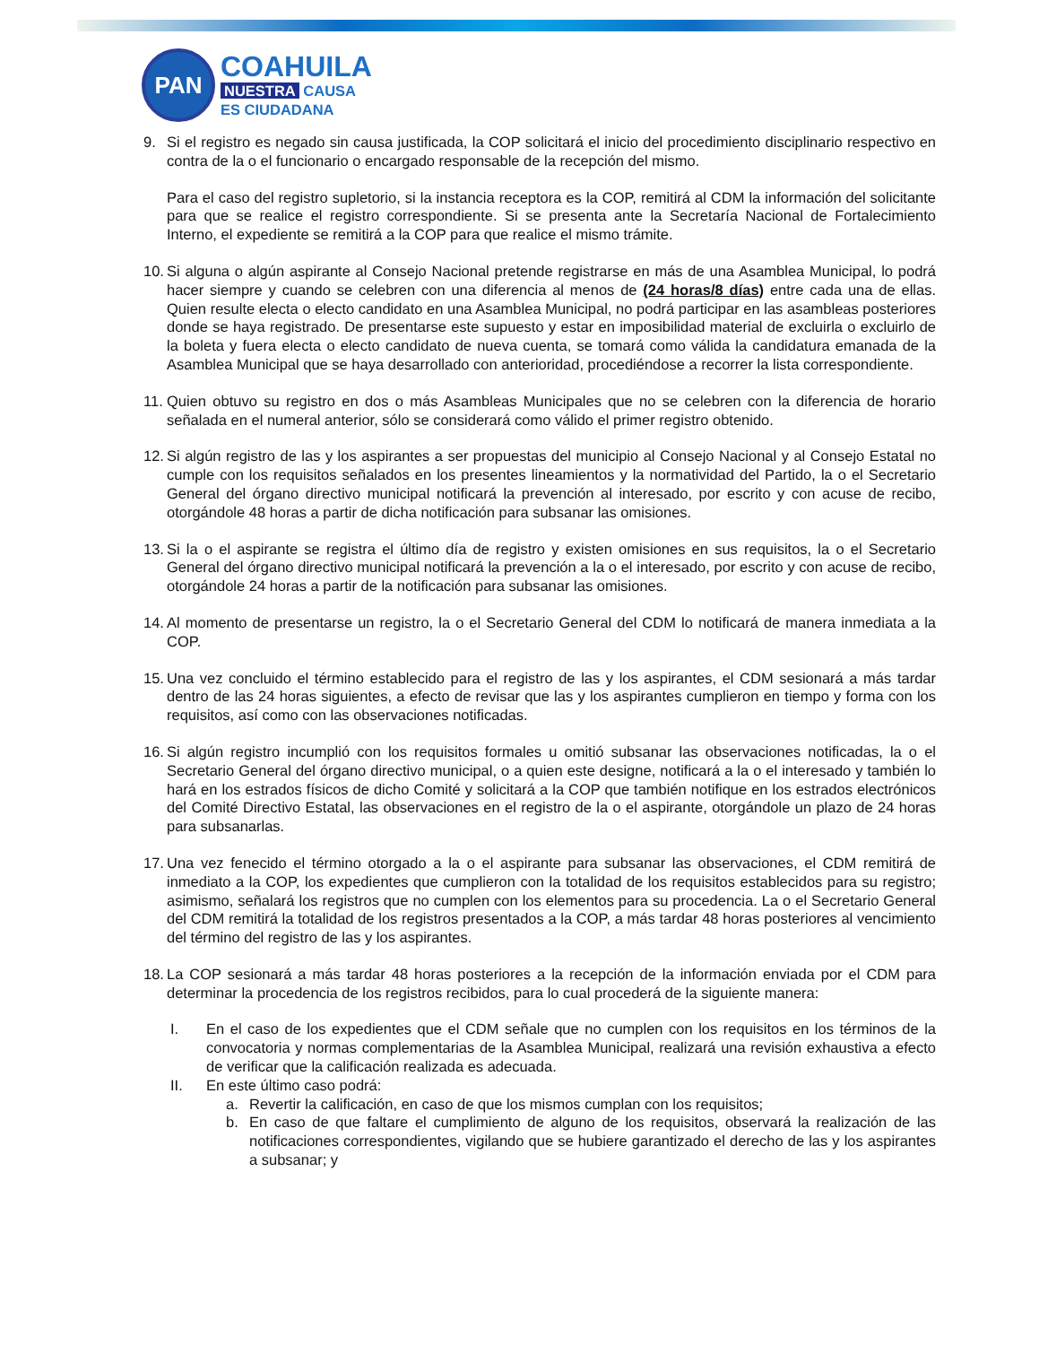PAN
COAHUILA
NUESTRA CAUSA
ES CIUDADANA
9. Si el registro es negado sin causa justificada, la COP solicitará el inicio del procedimiento disciplinario respectivo en contra de la o el funcionario o encargado responsable de la recepción del mismo.
Para el caso del registro supletorio, si la instancia receptora es la COP, remitirá al CDM la información del solicitante para que se realice el registro correspondiente. Si se presenta ante la Secretaría Nacional de Fortalecimiento Interno, el expediente se remitirá a la COP para que realice el mismo trámite.
10.
Si alguna o algún aspirante al Consejo Nacional pretende registrarse en más de una Asamblea Municipal, lo podrá hacer siempre y cuando se celebren con una diferencia al menos de (24 horas/8 días) entre cada una de ellas. Quien resulte electa o electo candidato en una Asamblea Municipal, no podrá participar en las asambleas posteriores donde se haya registrado. De presentarse este supuesto y estar en imposibilidad material de excluirla o excluirlo de la boleta y fuera electa o electo candidato de nueva cuenta, se tomará como válida la candidatura emanada de la Asamblea Municipal que se haya desarrollado con anterioridad, procediéndose a recorrer la lista correspondiente.
11.
Quien obtuvo su registro en dos o más Asambleas Municipales que no se celebren con la diferencia de horario señalada en el numeral anterior, sólo se considerará como válido el primer registro obtenido.
12.
Si algún registro de las y los aspirantes a ser propuestas del municipio al Consejo Nacional y al Consejo Estatal no cumple con los requisitos señalados en los presentes lineamientos y la normatividad del Partido, la o el Secretario General del órgano directivo municipal notificará la prevención al interesado, por escrito y con acuse de recibo, otorgándole 48 horas a partir de dicha notificación para subsanar las omisiones.
13.
Si la o el aspirante se registra el último día de registro y existen omisiones en sus requisitos, la o el Secretario General del órgano directivo municipal notificará la prevención a la o el interesado, por escrito y con acuse de recibo, otorgándole 24 horas a partir de la notificación para subsanar las omisiones.
14.
Al momento de presentarse un registro, la o el Secretario General del CDM lo notificará de manera inmediata a la COP.
15.
Una vez concluido el término establecido para el registro de las y los aspirantes, el CDM sesionará a más tardar dentro de las 24 horas siguientes, a efecto de revisar que las y los aspirantes cumplieron en tiempo y forma con los requisitos, así como con las observaciones notificadas.
16.
Si algún registro incumplió con los requisitos formales u omitió subsanar las observaciones notificadas, la o el Secretario General del órgano directivo municipal, o a quien este designe, notificará a la o el interesado y también lo hará en los estrados físicos de dicho Comité y solicitará a la COP que también notifique en los estrados electrónicos del Comité Directivo Estatal, las observaciones en el registro de la o el aspirante, otorgándole un plazo de 24 horas para subsanarlas.
17.
Una vez fenecido el término otorgado a la o el aspirante para subsanar las observaciones, el CDM remitirá de inmediato a la COP, los expedientes que cumplieron con la totalidad de los requisitos establecidos para su registro; asimismo, señalará los registros que no cumplen con los elementos para su procedencia. La o el Secretario General del CDM remitirá la totalidad de los registros presentados a la COP, a más tardar 48 horas posteriores al vencimiento del término del registro de las y los aspirantes.
18.
La COP sesionará a más tardar 48 horas posteriores a la recepción de la información enviada por el CDM para determinar la procedencia de los registros recibidos, para lo cual procederá de la siguiente manera:
I. En el caso de los expedientes que el CDM señale que no cumplen con los requisitos en los términos de la convocatoria y normas complementarias de la Asamblea Municipal, realizará una revisión exhaustiva a efecto de verificar que la calificación realizada es adecuada.
II. En este último caso podrá:
a. Revertir la calificación, en caso de que los mismos cumplan con los requisitos;
b. En caso de que faltare el cumplimiento de alguno de los requisitos, observará la realización de las notificaciones correspondientes, vigilando que se hubiere garantizado el derecho de las y los aspirantes a subsanar; y